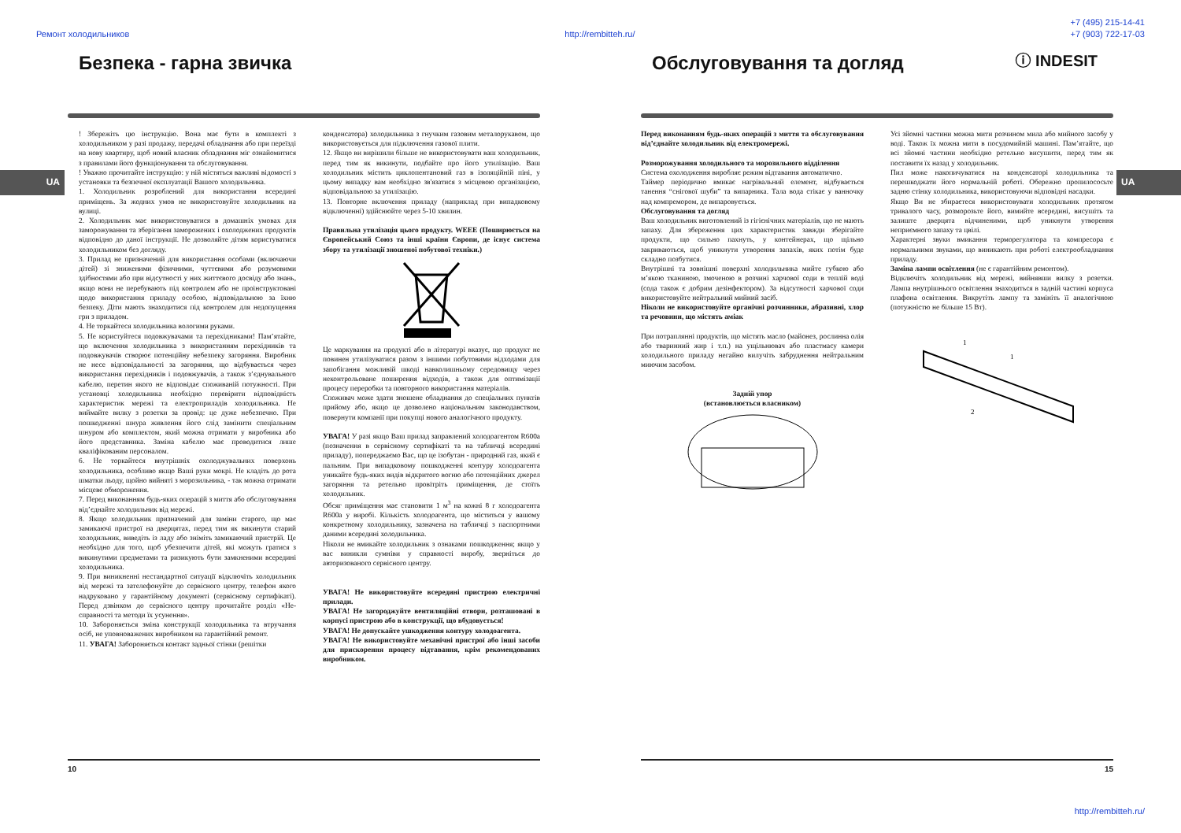Ремонт холодильников http://rembitteh.ru/ +7 (495) 215-14-41
+7 (903) 722-17-03
UA UA
Безпека - гарна звичка
! Збережіть цю інструкцію. Вона має бути в комплекті з холодильником у разі продажу, передачі обладнання або при переїзді на нову квартиру, щоб новий власник обладнання міг ознайомитися з правилами його функціонування та обслуговування.
! Уважно прочитайте інструкцію: у ній містяться важливі відомості з установки та безпечної експлуатації Вашого холодильника.
1. Холодильник розроблений для використання всередині приміщень. За жодних умов не використовуйте холодильник на вулиці.
2. Холодильник має використовуватися в домашніх умовах для заморожування та зберігання заморожених і охолоджених продуктів відповідно до даної інструкції. Не дозволяйте дітям користуватися холодильником без догляду.
3. Прилад не призначений для використання особами (включаючи дітей) зі зниженими фізичними, чуттєвими або розумовими здібностями або при відсутності у них життєвого досвіду або знань, якщо вони не перебувають під контролем або не проінструктовані щодо використання приладу особою, відповідальною за їхню безпеку. Діти мають знаходитися під контролем для недопущення гри з приладом.
4. Не торкайтеся холодильника вологими руками.
5. Не користуйтеся подовжувачами та перехідниками! Пам’ятайте, що включення холодильника з використанням перехідників та подовжувачів створює потенційну небезпеку загоряння. Виробник не несе відповідальності за загоряння, що відбувається через використання перехідників і подовжувачів, а також з’єднувального кабелю, перетин якого не відповідає споживаній потужності. При установці холодильника необхідно перевірити відповідність характеристик мережі та електроприладів холодильника. Не виймайте вилку з розетки за провід: це дуже небезпечно. При пошкодженні шнура живлення його слід замінити спеціальним шнуром або комплектом, який можна отримати у виробника або його представника. Заміна кабелю має проводитися лише кваліфікованим персоналом.
6. Не торкайтеся внутрішніх охолоджувальних поверхонь холодильника, особливо якщо Ваші руки мокрі. Не кладіть до рота шматки льоду, щойно вийняті з морозильника, - так можна отримати місцеве обмороження.
7. Перед виконанням будь-яких операцій з миття або обслуговування від’єднайте холодильник від мережі.
8. Якщо холодильник призначений для заміни старого, що має замикаючі пристрої на дверцятах, перед тим як викинути старий холодильник, виведіть із ладу або зніміть замикаючий пристрій. Це необхідно для того, щоб убезпечити дітей, які можуть гратися з викинутими предметами та ризикують бути замкненими всередині холодильника.
9. При виникненні нестандартної ситуації відключіть холодильник від мережі та зателефонуйте до сервісного центру, телефон якого надруковано у гарантійному документі (сервісному сертифікаті). Перед дзвінком до сервісного центру прочитайте розділ «Не-справності та методи їх усунення».
10. Забороняється зміна конструкції холодильника та втручання осіб, не уповноважених виробником на гарантійний ремонт.
11. УВАГА! Забороняється контакт задньої стінки (решітки
конденсатора) холодильника з гнучким газовим металорукавом, що використовується для підключення газової плити.
12. Якщо ви вирішили більше не використовувати ваш холодильник, перед тим як викинути, подбайте про його утилізацію. Ваш холодильник містить циклопентановий газ в ізоляційній піні, у цьому випадку вам необхідно зв'язатися з місцевою організацією, відповідальною за утилізацію.
13. Повторне включення приладу (наприклад при випадковому відключенні) здійснюйте через 5-10 хвилин.
Правильна утилізація цього продукту. WEEE (Поширюється на Європейський Союз та інші країни Європи, де існує система збору та утилізації зношеної побутової техніки.)
Це маркування на продукті або в літературі вказує, що продукт не повинен утилізуватися разом з іншими побутовими відходами для запобігання можливій шкоді навколишньому середовищу через неконтрольоване поширення відходів, а також для оптимізації процесу переробки та повторного використання матеріалів.
Споживач може здати зношене обладнання до спеціальних пунктів прийому або, якщо це дозволено національним законодавством, повернути компанії при покупці нового аналогічного продукту.
УВАГА! У разі якщо Ваш прилад заправлений холодоагентом R600a (позначення в сервісному сертифікаті та на табличці всередині приладу), попереджаємо Вас, що це ізобутан - природний газ, який є пальним. При випадковому пошкодженні контуру холодоагента уникайте будь-яких видів відкритого вогню або потенційних джерел загоряння та ретельно провітріть приміщення, де стоїть холодильник.
Обсяг приміщення має становити 1 м<sup>3</sup> на кожні 8 г холодоагента R600a у виробі. Кількість холодоагента, що міститься у вашому конкретному холодильнику, зазначена на табличці з паспортними даними всередині холодильника.
Ніколи не вмикайте холодильник з ознаками пошкодження; якщо у вас виникли сумніви у справності виробу, зверніться до авторизованого сервісного центру.
УВАГА! Не використовуйте всередині пристрою електричні прилади.
УВАГА! Не загороджуйте вентиляційні отвори, розташовані в корпусі пристрою або в конструкції, що вбудовується!
УВАГА! Не допускайте ушкодження контуру холодоагента.
УВАГА! Не використовуйте механічні пристрої або інші засоби для прискорення процесу відтавання, крім рекомендованих виробником.
10
Обслуговування та догляд ⓘ INDESIT
Перед виконанням будь-яких операцій з миття та обслуговування від’єднайте холодильник від електромережі.
Розморожування холодильного та морозильного відділення
Система охолодження виробляє режим відтавання автоматично.
Таймер періодично вмикає нагрівальний елемент, відбувається танення “снігової шуби” та випарника. Тала вода стікає у ванночку над компремором, де випаровується.
Обслуговування та догляд
Ваш холодильник виготовлений із гігієнічних матеріалів, що не мають запаху. Для збереження цих характеристик завжди зберігайте продукти, що сильно пахнуть, у контейнерах, що щільно закриваються, щоб уникнути утворення запахів, яких потім буде складно позбутися.
Внутрішні та зовнішні поверхні холодильника мийте губкою або м’якою тканиною, змоченою в розчині харчової соди в теплій воді (сода також є добрим дезінфектором). За відсутності харчової соди використовуйте нейтральний мийний засіб.
Ніколи не використовуйте органічні розчинники, абразивні, хлор та речовини, що містять аміак
При потраплянні продуктів, що містять масло (майонез, рослинна олія або тваринний жир і т.п.) на ущільнювач або пластмасу камери холодильного приладу негайно вилучіть забруднення нейтральним миючим засобом.
Задній упор
(встановлюється власником)
Усі зйомні частини можна мити розчином мила або мийного засобу у воді. Також їх можна мити в посудомийній машині. Пам’ятайте, що всі зйомні частини необхідно ретельно висушити, перед тим як поставити їх назад у холодильник.
Пил може накопичуватися на конденсаторі холодильника та перешкоджати його нормальній роботі. Обережно пропилососьте задню стінку холодильника, використовуючи відповідні насадки.
Якщо Ви не збираєтеся використовувати холодильник протягом тривалого часу, розморозьте його, вимийте всередині, висушіть та залиште дверцята відчиненими, щоб уникнути утворення неприємного запаху та цвілі.
Характерні звуки вмикання терморегулятора та компресора є нормальними звуками, що виникають при роботі електрообладнання приладу.
Заміна лампи освітлення (не є гарантійним ремонтом).
Відключіть холодильник від мережі, вийнявши вилку з розетки. Лампа внутрішнього освітлення знаходиться в задній частині корпуса плафона освітлення. Викрутіть лампу та замініть її аналогічною (потужністю не більше 15 Вт).
1
1
2
15
http://rembitteh.ru/